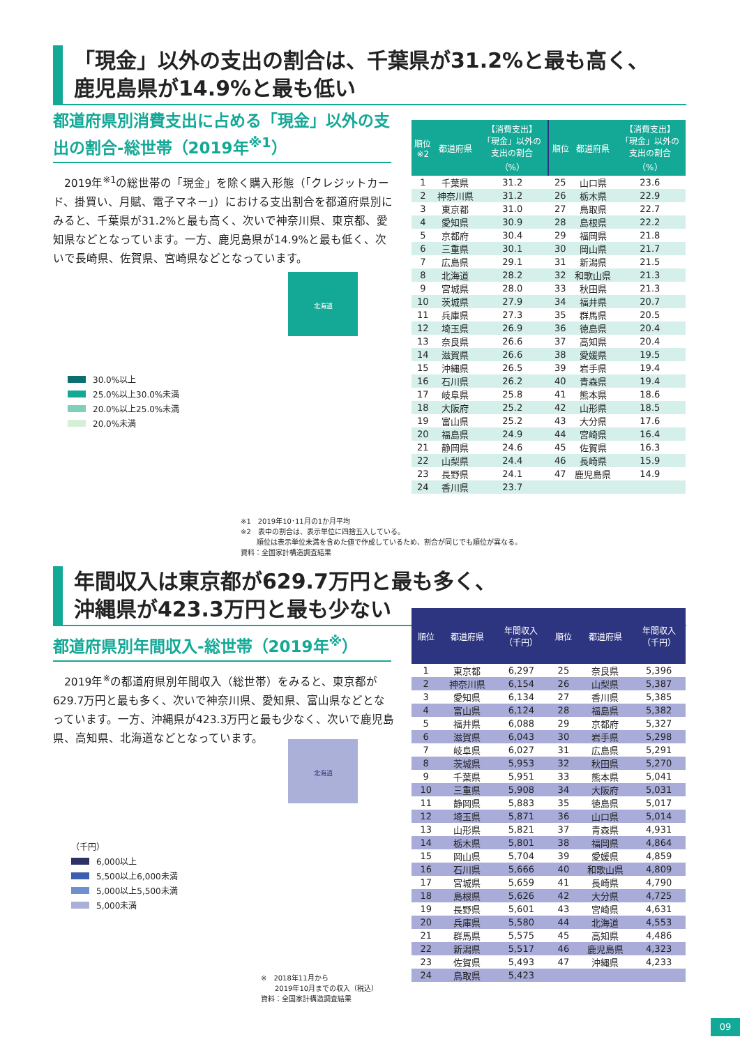「現金」以外の支出の割合は、千葉県が31.2%と最も高く、
鹿児島県が14.9%と最も低い
都道府県別消費支出に占める「現金」以外の支出の割合-総世帯（2019年<sup>※1</sup>）
　2019年<sup>※1</sup>の総世帯の「現金」を除く購入形態（「クレジットカード、掛買い、月賦、電子マネー」）における支出割合を都道府県別にみると、千葉県が31.2%と最も高く、次いで神奈川県、東京都、愛知県などとなっています。一方、鹿児島県が14.9%と最も低く、次いで長崎県、佐賀県、宮崎県などとなっています。
| 順位 ※2 | 都道府県 | 【消費支出】 「現金」以外の 支出の割合 （%） | 順位 | 都道府県 | 【消費支出】 「現金」以外の 支出の割合 （%） |
| --- | --- | --- | --- | --- | --- |
| 1 | 千葉県 | 31.2 | 25 | 山口県 | 23.6 |
| 2 | 神奈川県 | 31.2 | 26 | 栃木県 | 22.9 |
| 3 | 東京都 | 31.0 | 27 | 鳥取県 | 22.7 |
| 4 | 愛知県 | 30.9 | 28 | 島根県 | 22.2 |
| 5 | 京都府 | 30.4 | 29 | 福岡県 | 21.8 |
| 6 | 三重県 | 30.1 | 30 | 岡山県 | 21.7 |
| 7 | 広島県 | 29.1 | 31 | 新潟県 | 21.5 |
| 8 | 北海道 | 28.2 | 32 | 和歌山県 | 21.3 |
| 9 | 宮城県 | 28.0 | 33 | 秋田県 | 21.3 |
| 10 | 茨城県 | 27.9 | 34 | 福井県 | 20.7 |
| 11 | 兵庫県 | 27.3 | 35 | 群馬県 | 20.5 |
| 12 | 埼玉県 | 26.9 | 36 | 徳島県 | 20.4 |
| 13 | 奈良県 | 26.6 | 37 | 高知県 | 20.4 |
| 14 | 滋賀県 | 26.6 | 38 | 愛媛県 | 19.5 |
| 15 | 沖縄県 | 26.5 | 39 | 岩手県 | 19.4 |
| 16 | 石川県 | 26.2 | 40 | 青森県 | 19.4 |
| 17 | 岐阜県 | 25.8 | 41 | 熊本県 | 18.6 |
| 18 | 大阪府 | 25.2 | 42 | 山形県 | 18.5 |
| 19 | 富山県 | 25.2 | 43 | 大分県 | 17.6 |
| 20 | 福島県 | 24.9 | 44 | 宮崎県 | 16.4 |
| 21 | 静岡県 | 24.6 | 45 | 佐賀県 | 16.3 |
| 22 | 山梨県 | 24.4 | 46 | 長崎県 | 15.9 |
| 23 | 長野県 | 24.1 | 47 | 鹿児島県 | 14.9 |
| 24 | 香川県 | 23.7 | | | |
北海道
30.0%以上
25.0%以上30.0%未満
20.0%以上25.0%未満
20.0%未満
※1　2019年10･11月の1か月平均
※2　表中の割合は、表示単位に四捨五入している。
　　 順位は表示単位未満を含めた値で作成しているため、割合が同じでも順位が異なる。
資料：全国家計構造調査結果
年間収入は東京都が629.7万円と最も多く、
沖縄県が423.3万円と最も少ない
都道府県別年間収入-総世帯（2019年<sup>※</sup>）
　2019年<sup>※</sup>の都道府県別年間収入（総世帯）をみると、東京都が629.7万円と最も多く、次いで神奈川県、愛知県、富山県などとなっています。一方、沖縄県が423.3万円と最も少なく、次いで鹿児島県、高知県、北海道などとなっています。
| 順位 | 都道府県 | 年間収入 （千円） | 順位 | 都道府県 | 年間収入 （千円） |
| --- | --- | --- | --- | --- | --- |
| 1 | 東京都 | 6,297 | 25 | 奈良県 | 5,396 |
| 2 | 神奈川県 | 6,154 | 26 | 山梨県 | 5,387 |
| 3 | 愛知県 | 6,134 | 27 | 香川県 | 5,385 |
| 4 | 富山県 | 6,124 | 28 | 福島県 | 5,382 |
| 5 | 福井県 | 6,088 | 29 | 京都府 | 5,327 |
| 6 | 滋賀県 | 6,043 | 30 | 岩手県 | 5,298 |
| 7 | 岐阜県 | 6,027 | 31 | 広島県 | 5,291 |
| 8 | 茨城県 | 5,953 | 32 | 秋田県 | 5,270 |
| 9 | 千葉県 | 5,951 | 33 | 熊本県 | 5,041 |
| 10 | 三重県 | 5,908 | 34 | 大阪府 | 5,031 |
| 11 | 静岡県 | 5,883 | 35 | 徳島県 | 5,017 |
| 12 | 埼玉県 | 5,871 | 36 | 山口県 | 5,014 |
| 13 | 山形県 | 5,821 | 37 | 青森県 | 4,931 |
| 14 | 栃木県 | 5,801 | 38 | 福岡県 | 4,864 |
| 15 | 岡山県 | 5,704 | 39 | 愛媛県 | 4,859 |
| 16 | 石川県 | 5,666 | 40 | 和歌山県 | 4,809 |
| 17 | 宮城県 | 5,659 | 41 | 長崎県 | 4,790 |
| 18 | 島根県 | 5,626 | 42 | 大分県 | 4,725 |
| 19 | 長野県 | 5,601 | 43 | 宮崎県 | 4,631 |
| 20 | 兵庫県 | 5,580 | 44 | 北海道 | 4,553 |
| 21 | 群馬県 | 5,575 | 45 | 高知県 | 4,486 |
| 22 | 新潟県 | 5,517 | 46 | 鹿児島県 | 4,323 |
| 23 | 佐賀県 | 5,493 | 47 | 沖縄県 | 4,233 |
| 24 | 鳥取県 | 5,423 | | | |
北海道
（千円）
6,000以上
5,500以上6,000未満
5,000以上5,500未満
5,000未満
※　2018年11月から
　　2019年10月までの収入（税込）
資料：全国家計構造調査結果
09